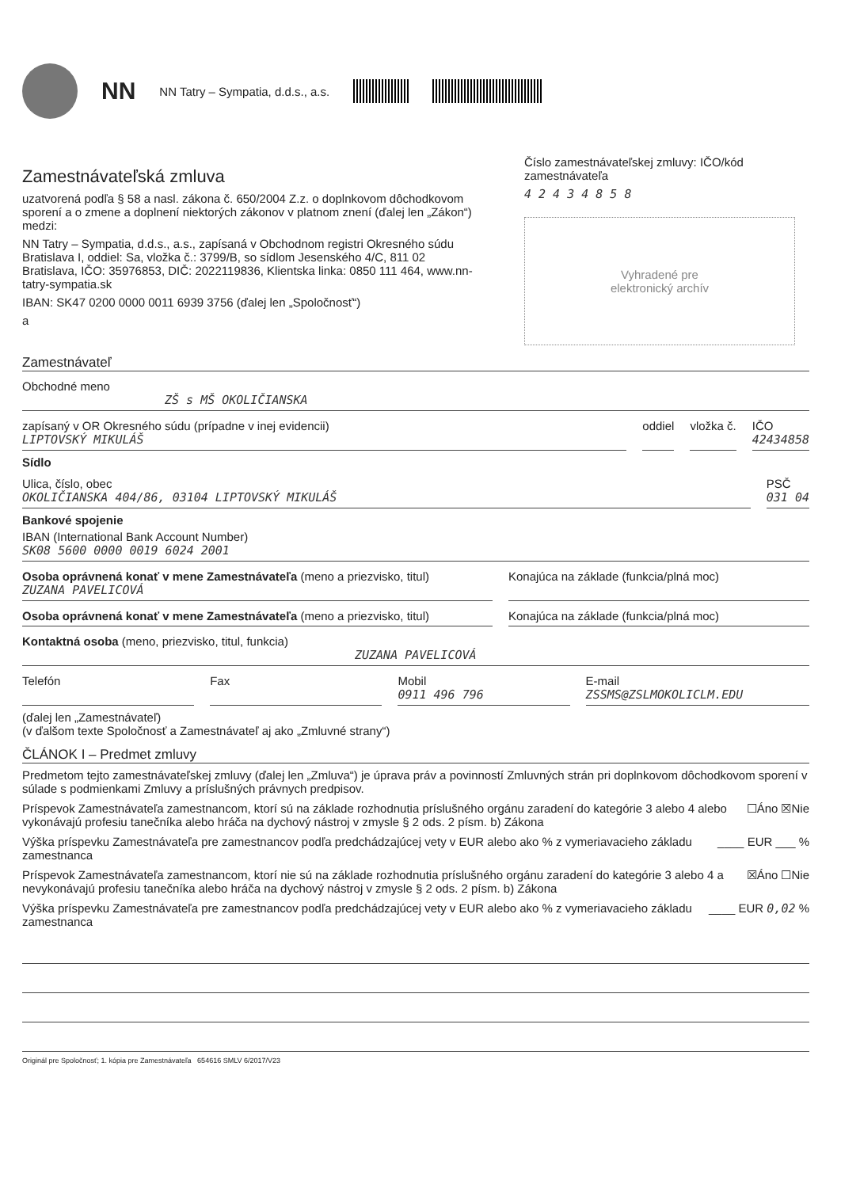NN NN Tatry – Sympatia, d.d.s., a.s.
Zamestnávateľská zmluva
uzatvorená podľa § 58 a nasl. zákona č. 650/2004 Z.z. o doplnkovom dôchodkovom sporení a o zmene a doplnení niektorých zákonov v platnom znení (ďalej len „Zákon“) medzi:
NN Tatry – Sympatia, d.d.s., a.s., zapísaná v Obchodnom registri Okresného súdu Bratislava I, oddiel: Sa, vložka č.: 3799/B, so sídlom Jesenského 4/C, 811 02 Bratislava, IČO: 35976853, DIČ: 2022119836, Klientska linka: 0850 111 464, www.nn-tatry-sympatia.sk
IBAN: SK47 0200 0000 0011 6939 3756 (ďalej len „Spoločnosť“)
a
Číslo zamestnávateľskej zmluvy: IČO/kód zamestnávateľa
4 2 4 3 4 8 5 8
Vyhradené pre
elektronický archív
Zamestnávateľ
Obchodné meno
ZŠ s MŠ OKOLIČIANSKA
zapísaný v OR Okresného súdu (prípadne v inej evidencii)
LIPTOVSKÝ MIKULÁŠ
oddiel vložka č. IČO
42434858
Sídlo
Ulica, číslo, obec
OKOLIČIANSKA 404/86, 03104 LIPTOVSKÝ MIKULÁŠ
PSČ
031 04
Bankové spojenie
IBAN (International Bank Account Number)
SK08 5600 0000 0019 6024 2001
Osoba oprávnená konať v mene Zamestnávateľa (meno a priezvisko, titul)
ZUZANA PAVELICOVÁ
Konajúca na základe (funkcia/plná moc)
Osoba oprávnená konať v mene Zamestnávateľa (meno a priezvisko, titul)
Konajúca na základe (funkcia/plná moc)
Kontaktná osoba (meno, priezvisko, titul, funkcia)
ZUZANA PAVELICOVÁ
Telefón Fax Mobil
0911 496 796
E-mail
ZSSMS@ZSLMOKOLICLM.EDU
(ďalej len „Zamestnávateľ)
(v ďalšom texte Spoločnosť a Zamestnávateľ aj ako „Zmluvné strany“)
ČLÁNOK I – Predmet zmluvy
Predmetom tejto zamestnávateľskej zmluvy (ďalej len „Zmluva“) je úprava práv a povinností Zmluvných strán pri doplnkovom dôchodkovom sporení v súlade s podmienkami Zmluvy a príslušných právnych predpisov.
Príspevok Zamestnávateľa zamestnancom, ktorí sú na základe rozhodnutia príslušného orgánu zaradení do kategórie 3 alebo 4 alebo vykonávajú profesiu tanečníka alebo hráča na dychový nástroj v zmysle § 2 ods. 2 písm. b) Zákona ☐Áno ☒Nie
Výška príspevku Zamestnávateľa pre zamestnancov podľa predchádzajúcej vety v EUR alebo ako % z vymeriavacieho základu zamestnanca ____ EUR ___ %
Príspevok Zamestnávateľa zamestnancom, ktorí nie sú na základe rozhodnutia príslušného orgánu zaradení do kategórie 3 alebo 4 a nevykonávajú profesiu tanečníka alebo hráča na dychový nástroj v zmysle § 2 ods. 2 písm. b) Zákona ☒Áno ☐Nie
Výška príspevku Zamestnávateľa pre zamestnancov podľa predchádzajúcej vety v EUR alebo ako % z vymeriavacieho základu zamestnanca ____ EUR 0,02 %
Originál pre Spoločnosť; 1. kópia pre Zamestnávateľa 654616 SMLV 6/2017/V23